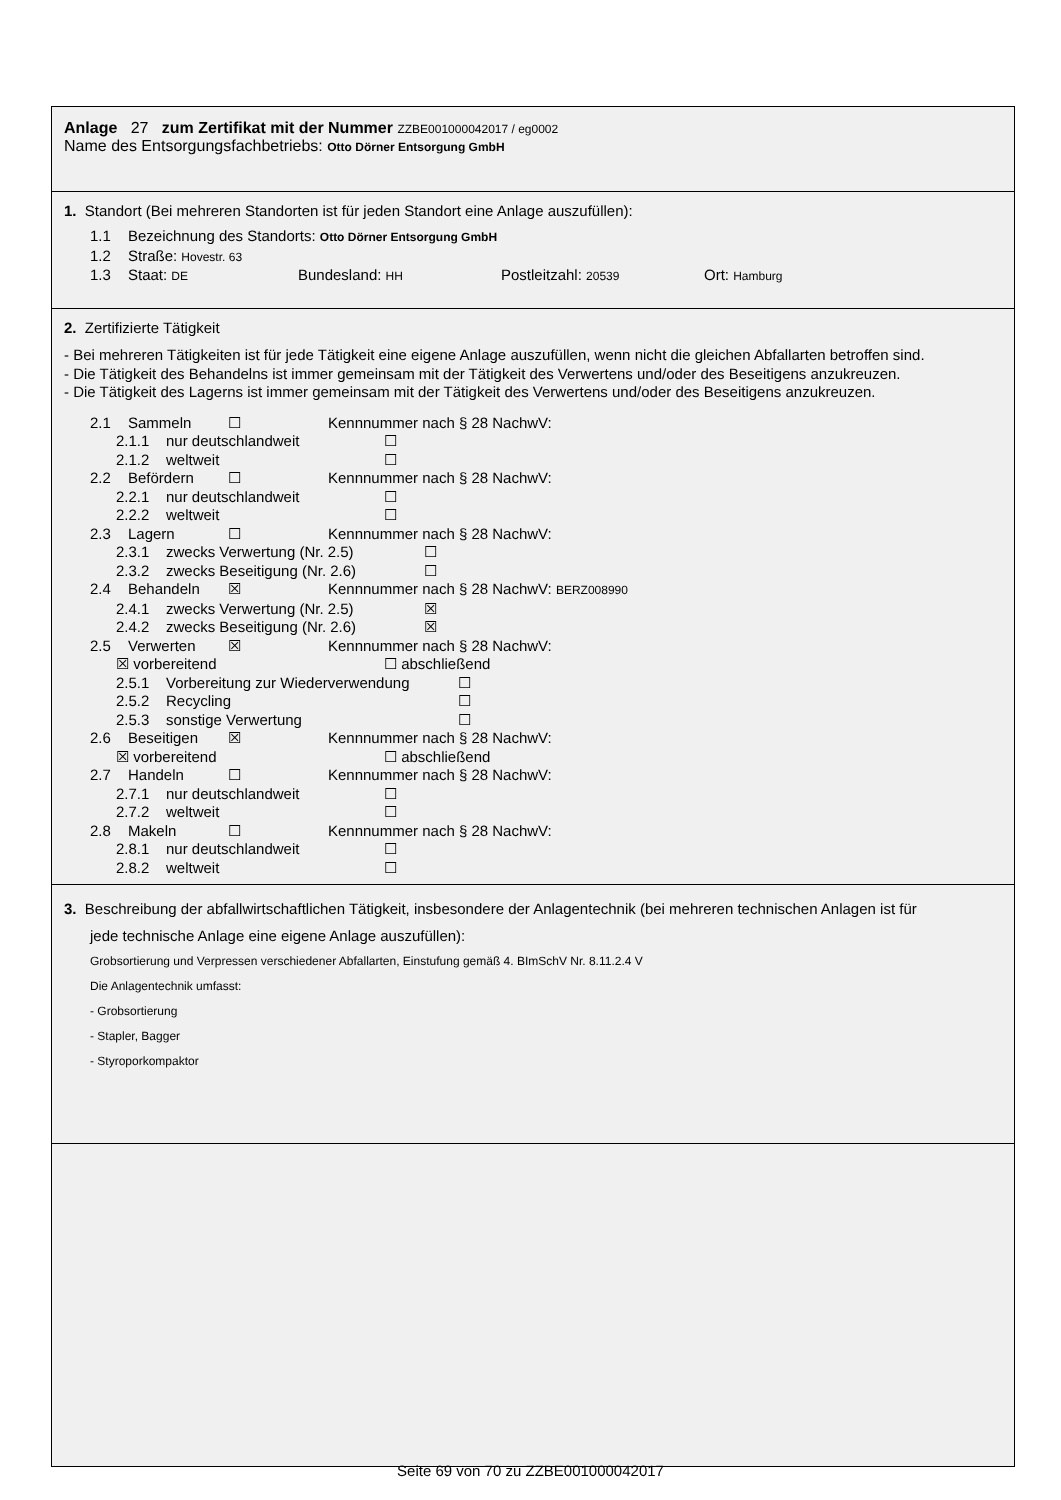Anlage 27 zum Zertifikat mit der Nummer ZZBE001000042017 / eg0002
Name des Entsorgungsfachbetriebs: Otto Dörner Entsorgung GmbH
1. Standort (Bei mehreren Standorten ist für jeden Standort eine Anlage auszufüllen):
1.1 Bezeichnung des Standorts: Otto Dörner Entsorgung GmbH
1.2 Straße: Hovestr. 63
1.3 Staat: DE Bundesland: HH Postleitzahl: 20539 Ort: Hamburg
2. Zertifizierte Tätigkeit
- Bei mehreren Tätigkeiten ist für jede Tätigkeit eine eigene Anlage auszufüllen, wenn nicht die gleichen Abfallarten betroffen sind.
- Die Tätigkeit des Behandelns ist immer gemeinsam mit der Tätigkeit des Verwertens und/oder des Beseitigens anzukreuzen.
- Die Tätigkeit des Lagerns ist immer gemeinsam mit der Tätigkeit des Verwertens und/oder des Beseitigens anzukreuzen.
2.1 Sammeln ☐ Kennnummer nach § 28 NachwV:
2.1.1 nur deutschlandweit ☐
2.1.2 weltweit ☐
2.2 Befördern ☐ Kennnummer nach § 28 NachwV:
2.2.1 nur deutschlandweit ☐
2.2.2 weltweit ☐
2.3 Lagern ☐ Kennnummer nach § 28 NachwV:
2.3.1 zwecks Verwertung (Nr. 2.5) ☐
2.3.2 zwecks Beseitigung (Nr. 2.6) ☐
2.4 Behandeln ☒ Kennnummer nach § 28 NachwV: BERZ008990
2.4.1 zwecks Verwertung (Nr. 2.5) ☒
2.4.2 zwecks Beseitigung (Nr. 2.6) ☒
2.5 Verwerten ☒ Kennnummer nach § 28 NachwV:
☒ vorbereitend ☐ abschließend
2.5.1 Vorbereitung zur Wiederverwendung ☐
2.5.2 Recycling ☐
2.5.3 sonstige Verwertung ☐
2.6 Beseitigen ☒ Kennnummer nach § 28 NachwV:
☒ vorbereitend ☐ abschließend
2.7 Handeln ☐ Kennnummer nach § 28 NachwV:
2.7.1 nur deutschlandweit ☐
2.7.2 weltweit ☐
2.8 Makeln ☐ Kennnummer nach § 28 NachwV:
2.8.1 nur deutschlandweit ☐
2.8.2 weltweit ☐
3. Beschreibung der abfallwirtschaftlichen Tätigkeit, insbesondere der Anlagentechnik (bei mehreren technischen Anlagen ist für
jede technische Anlage eine eigene Anlage auszufüllen):
Grobsortierung und Verpressen verschiedener Abfallarten, Einstufung gemäß 4. BImSchV Nr. 8.11.2.4 V
Die Anlagentechnik umfasst:
- Grobsortierung
- Stapler, Bagger
- Styroporkompaktor
Seite 69 von 70 zu ZZBE001000042017